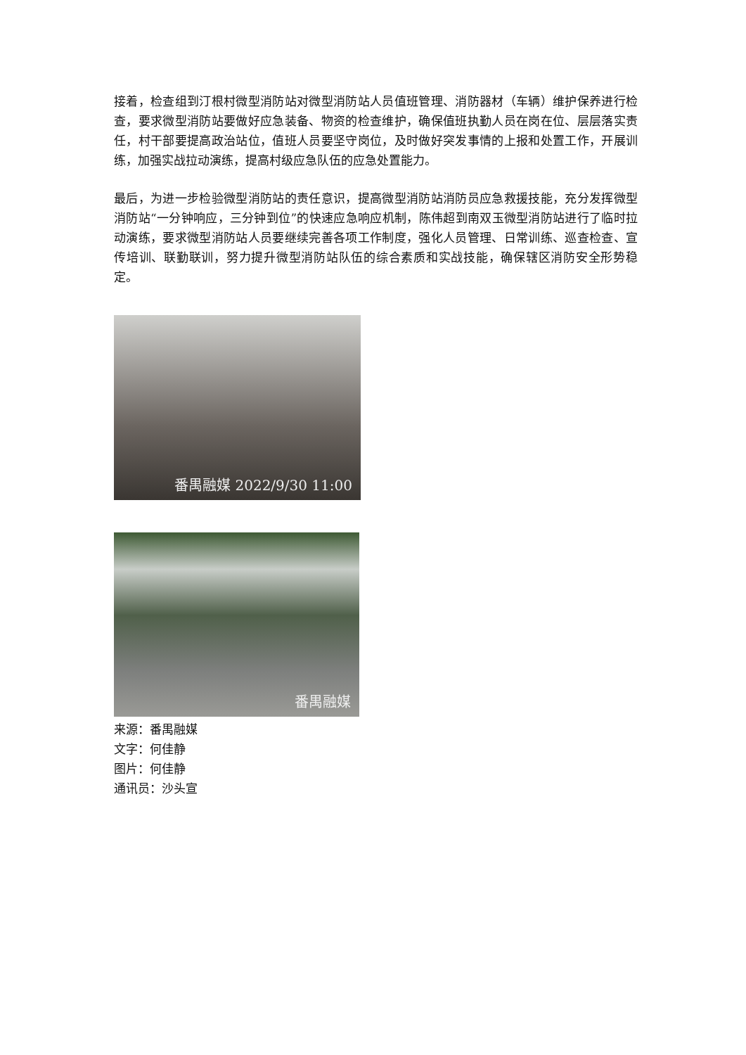接着，检查组到汀根村微型消防站对微型消防站人员值班管理、消防器材（车辆）维护保养进行检查，要求微型消防站要做好应急装备、物资的检查维护，确保值班执勤人员在岗在位、层层落实责任，村干部要提高政治站位，值班人员要坚守岗位，及时做好突发事情的上报和处置工作，开展训练，加强实战拉动演练，提高村级应急队伍的应急处置能力。
最后，为进一步检验微型消防站的责任意识，提高微型消防站消防员应急救援技能，充分发挥微型消防站“一分钟响应，三分钟到位”的快速应急响应机制，陈伟超到南双玉微型消防站进行了临时拉动演练，要求微型消防站人员要继续完善各项工作制度，强化人员管理、日常训练、巡查检查、宣传培训、联勤联训，努力提升微型消防站队伍的综合素质和实战技能，确保辖区消防安全形势稳定。
番禺融媒 2022/9/30 11:00
番禺融媒
来源：番禺融媒
文字：何佳静
图片：何佳静
通讯员：沙头宣